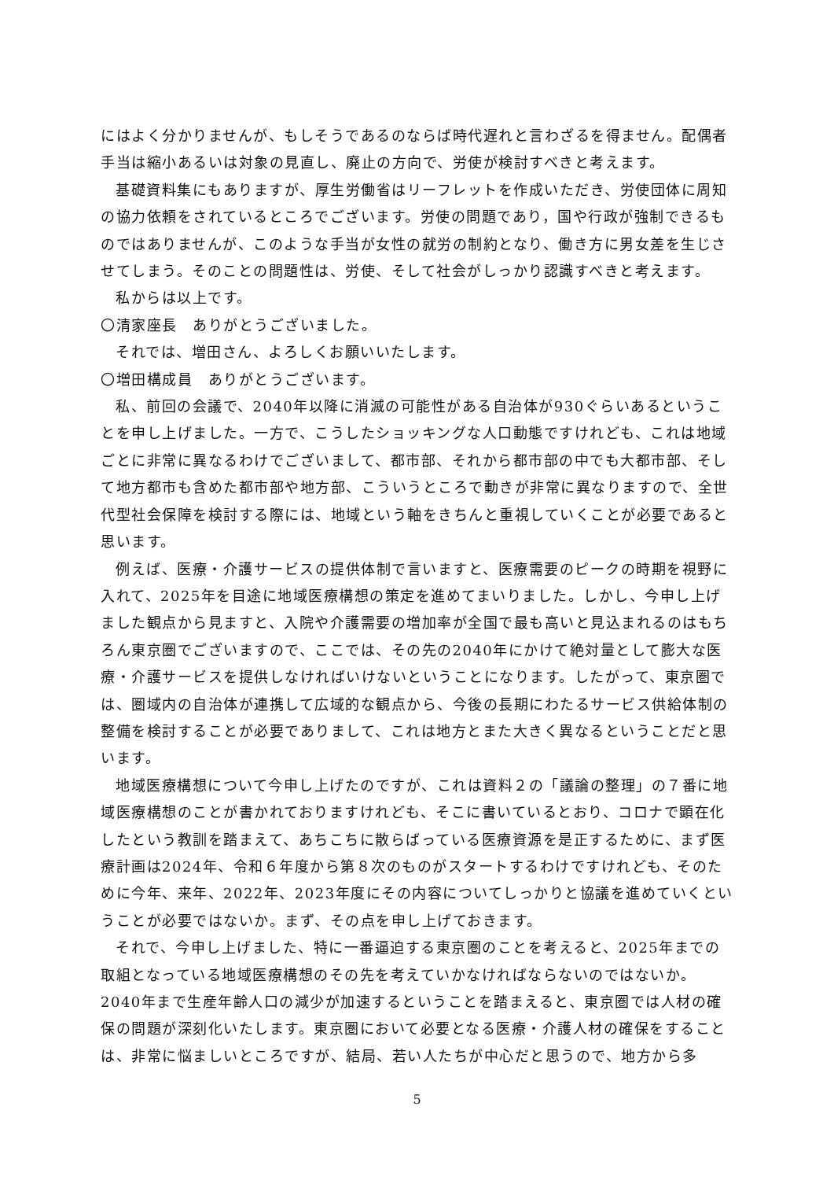にはよく分かりませんが、もしそうであるのならば時代遅れと言わざるを得ません。配偶者手当は縮小あるいは対象の見直し、廃止の方向で、労使が検討すべきと考えます。
基礎資料集にもありますが、厚生労働省はリーフレットを作成いただき、労使団体に周知の協力依頼をされているところでございます。労使の問題であり，国や行政が強制できるものではありませんが、このような手当が女性の就労の制約となり、働き方に男女差を生じさせてしまう。そのことの問題性は、労使、そして社会がしっかり認識すべきと考えます。
私からは以上です。
〇清家座長　ありがとうございました。
それでは、増田さん、よろしくお願いいたします。
〇増田構成員　ありがとうございます。
私、前回の会議で、2040年以降に消滅の可能性がある自治体が930ぐらいあるということを申し上げました。一方で、こうしたショッキングな人口動態ですけれども、これは地域ごとに非常に異なるわけでございまして、都市部、それから都市部の中でも大都市部、そして地方都市も含めた都市部や地方部、こういうところで動きが非常に異なりますので、全世代型社会保障を検討する際には、地域という軸をきちんと重視していくことが必要であると思います。
例えば、医療・介護サービスの提供体制で言いますと、医療需要のピークの時期を視野に入れて、2025年を目途に地域医療構想の策定を進めてまいりました。しかし、今申し上げました観点から見ますと、入院や介護需要の増加率が全国で最も高いと見込まれるのはもちろん東京圏でございますので、ここでは、その先の2040年にかけて絶対量として膨大な医療・介護サービスを提供しなければいけないということになります。したがって、東京圏では、圏域内の自治体が連携して広域的な観点から、今後の長期にわたるサービス供給体制の整備を検討することが必要でありまして、これは地方とまた大きく異なるということだと思います。
地域医療構想について今申し上げたのですが、これは資料２の「議論の整理」の７番に地域医療構想のことが書かれておりますけれども、そこに書いているとおり、コロナで顕在化したという教訓を踏まえて、あちこちに散らばっている医療資源を是正するために、まず医療計画は2024年、令和６年度から第８次のものがスタートするわけですけれども、そのために今年、来年、2022年、2023年度にその内容についてしっかりと協議を進めていくということが必要ではないか。まず、その点を申し上げておきます。
それで、今申し上げました、特に一番逼迫する東京圏のことを考えると、2025年までの取組となっている地域医療構想のその先を考えていかなければならないのではないか。2040年まで生産年齢人口の減少が加速するということを踏まえると、東京圏では人材の確保の問題が深刻化いたします。東京圏において必要となる医療・介護人材の確保をすることは、非常に悩ましいところですが、結局、若い人たちが中心だと思うので、地方から多
5